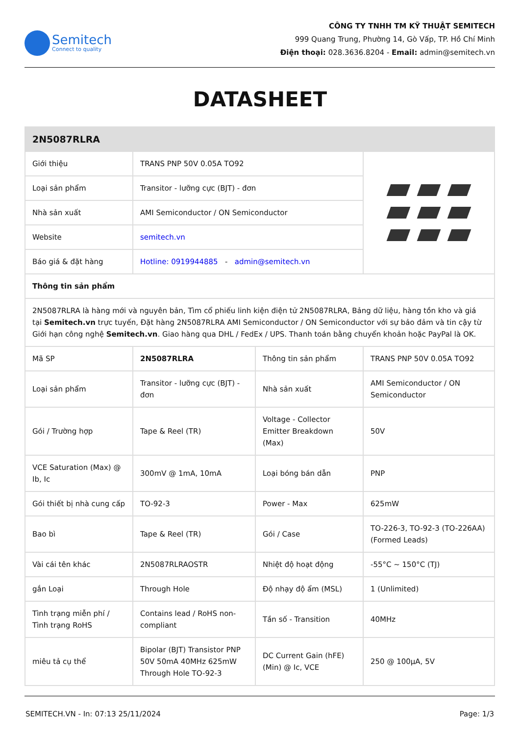Semitech
Connect to quality
CÔNG TY TNHH TM KỸ THUẬT SEMITECH
999 Quang Trung, Phường 14, Gò Vấp, TP. Hồ Chí Minh
Điện thoại: 028.3636.8204 - Email: admin@semitech.vn
DATASHEET
| 2N5087RLRA | | | |
| --- | --- | --- | --- |
| Giới thiệu | TRANS PNP 50V 0.05A TO92 | | |
| Loại sản phẩm | Transitor - lưỡng cực (BJT) - đơn | | |
| Nhà sản xuất | AMI Semiconductor / ON Semiconductor | | |
| Website | semitech.vn | | |
| Báo giá & đặt hàng | Hotline: 0919944885 - admin@semitech.vn | | |
| Thông tin sản phẩm | | | |
| 2N5087RLRA là hàng mới và nguyên bản, Tìm cổ phiếu linh kiện điện tử 2N5087RLRA, Bảng dữ liệu, hàng tồn kho và giá tại Semitech.vn trực tuyến, Đặt hàng 2N5087RLRA AMI Semiconductor / ON Semiconductor với sự bảo đảm và tin cậy từ Giới hạn công nghệ Semitech.vn . Giao hàng qua DHL / FedEx / UPS. Thanh toán bằng chuyển khoản hoặc PayPal là OK. | | | |
| Mã SP | 2N5087RLRA | Thông tin sản phẩm | TRANS PNP 50V 0.05A TO92 |
| Loại sản phẩm | Transitor - lưỡng cực (BJT) - đơn | Nhà sản xuất | AMI Semiconductor / ON Semiconductor |
| Gói / Trường hợp | Tape & Reel (TR) | Voltage - Collector Emitter Breakdown (Max) | 50V |
| VCE Saturation (Max) @ Ib, Ic | 300mV @ 1mA, 10mA | Loại bóng bán dẫn | PNP |
| Gói thiết bị nhà cung cấp | TO-92-3 | Power - Max | 625mW |
| Bao bì | Tape & Reel (TR) | Gói / Case | TO-226-3, TO-92-3 (TO-226AA) (Formed Leads) |
| Vài cái tên khác | 2N5087RLRAOSTR | Nhiệt độ hoạt động | -55°C ~ 150°C (TJ) |
| gắn Loại | Through Hole | Độ nhạy độ ẩm (MSL) | 1 (Unlimited) |
| Tình trạng miễn phí / Tình trạng RoHS | Contains lead / RoHS non-compliant | Tần số - Transition | 40MHz |
| miêu tả cụ thể | Bipolar (BJT) Transistor PNP 50V 50mA 40MHz 625mW Through Hole TO-92-3 | DC Current Gain (hFE) (Min) @ Ic, VCE | 250 @ 100µA, 5V |
SEMITECH.VN - In: 07:13 25/11/2024 Page: 1/3